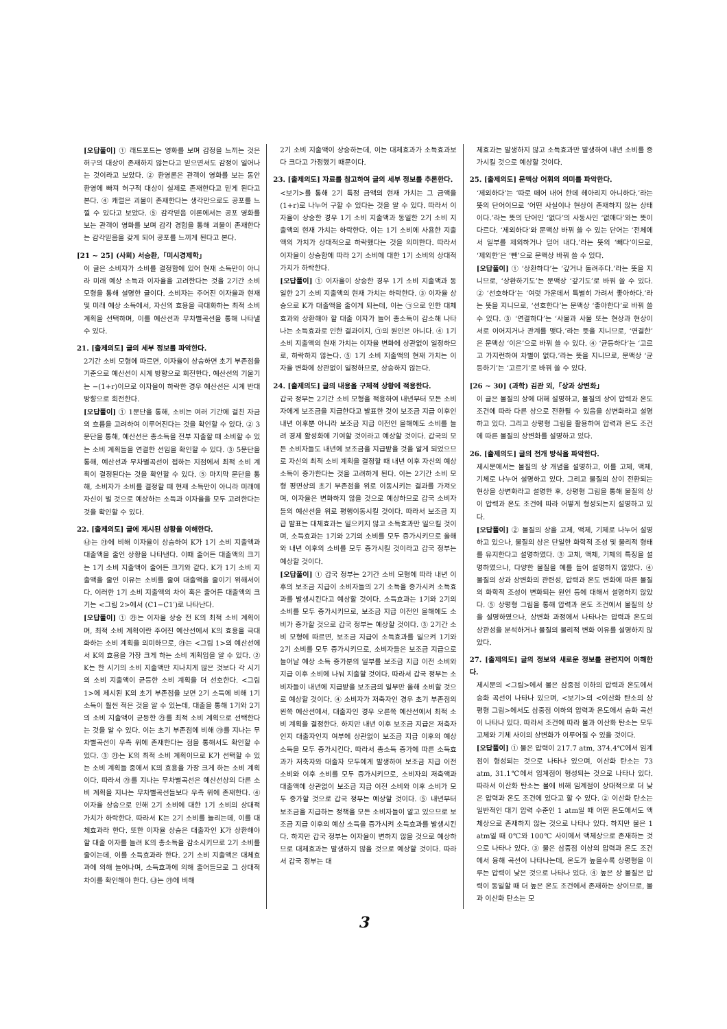[오답풀이] ① 래드포드는 영화를 보며 감정을 느끼는 것은 허구의 대상이 존재하지 않는다고 믿으면서도 감정이 일어나는 것이라고 보았다. ② 환영론은 관객이 영화를 보는 동안 환영에 빠져 허구적 대상이 실제로 존재한다고 믿게 된다고 본다. ④ 캐럴은 괴물이 존재한다는 생각만으로도 공포를 느낄 수 있다고 보았다. ⑤ 감각믿음 이론에서는 공포 영화를 보는 관객이 영화를 보며 감각 경험을 통해 괴물이 존재한다는 감각믿음을 갖게 되어 공포를 느끼게 된다고 본다.
[21 ~ 25] (사회) 서승환,「미시경제학」
이 글은 소비자가 소비를 결정함에 있어 현재 소득만이 아니라 미래 예상 소득과 이자율을 고려한다는 것을 2기간 소비 모형을 통해 설명한 글이다. 소비자는 주어진 이자율과 현재 및 미래 예상 소득에서, 자신의 효용을 극대화하는 최적 소비 계획을 선택하며, 이를 예산선과 무차별곡선을 통해 나타낼 수 있다.
21. [출제의도] 글의 세부 정보를 파악한다.
2기간 소비 모형에 따르면, 이자율이 상승하면 초기 부존점을 기준으로 예산선이 시계 방향으로 회전한다. 예산선의 기울기는 −(1+r)이므로 이자율이 하락한 경우 예산선은 시계 반대 방향으로 회전한다.
[오답풀이] ① 1문단을 통해, 소비는 여러 기간에 걸친 자금의 흐름을 고려하여 이루어진다는 것을 확인할 수 있다. ② 3문단을 통해, 예산선은 총소득을 전부 지출할 때 소비할 수 있는 소비 계획들을 연결한 선임을 확인할 수 있다. ③ 5문단을 통해, 예산선과 무차별곡선이 접하는 지점에서 최적 소비 계획이 결정된다는 것을 확인할 수 있다. ⑤ 마지막 문단을 통해, 소비자가 소비를 결정할 때 현재 소득만이 아니라 미래에 자신이 벌 것으로 예상하는 소득과 이자율을 모두 고려한다는 것을 확인할 수 있다.
22. [출제의도] 글에 제시된 상황을 이해한다.
㉯는 ㉮에 비해 이자율이 상승하여 K가 1기 소비 지출액과 대출액을 줄인 상황을 나타낸다. 이때 줄어든 대출액의 크기는 1기 소비 지출액이 줄어든 크기와 같다. K가 1기 소비 지출액을 줄인 이유는 소비를 줄여 대출액을 줄이기 위해서이다. 이러한 1기 소비 지출액의 차이 혹은 줄어든 대출액의 크기는 <그림 2>에서 (C1−C1′)로 나타난다.
[오답풀이] ① ㉮는 이자율 상승 전 K의 최적 소비 계획이며, 최적 소비 계획이란 주어진 예산선에서 K의 효용을 극대화하는 소비 계획을 의미하므로, ㉮는 <그림 1>의 예산선에서 K의 효용을 가장 크게 하는 소비 계획임을 알 수 있다. ② K는 한 시기의 소비 지출액만 지나치게 많은 것보다 각 시기의 소비 지출액이 균등한 소비 계획을 더 선호한다. <그림 1>에 제시된 K의 초기 부존점을 보면 2기 소득에 비해 1기 소득이 훨씬 적은 것을 알 수 있는데, 대출을 통해 1기와 2기의 소비 지출액이 균등한 ㉮를 최적 소비 계획으로 선택한다는 것을 알 수 있다. 이는 초기 부존점에 비해 ㉮를 지나는 무차별곡선이 우측 위에 존재한다는 점을 통해서도 확인할 수 있다. ③ ㉮는 K의 최적 소비 계획이므로 K가 선택할 수 있는 소비 계획들 중에서 K의 효용을 가장 크게 하는 소비 계획이다. 따라서 ㉮를 지나는 무차별곡선은 예산선상의 다른 소비 계획을 지나는 무차별곡선들보다 우측 위에 존재한다. ④ 이자율 상승으로 인해 2기 소비에 대한 1기 소비의 상대적 가치가 하락한다. 따라서 K는 2기 소비를 늘리는데, 이를 대체효과라 한다. 또한 이자율 상승은 대출자인 K가 상환해야 할 대출 이자를 늘려 K의 총소득을 감소시키므로 2기 소비를 줄이는데, 이를 소득효과라 한다. 2기 소비 지출액은 대체효과에 의해 늘어나며, 소득효과에 의해 줄어들므로 그 상대적 차이를 확인해야 한다. ㉯는 ㉮에 비해
2기 소비 지출액이 상승하는데, 이는 대체효과가 소득효과보다 크다고 가정했기 때문이다.
23. [출제의도] 자료를 참고하여 글의 세부 정보를 추론한다.
<보기>를 통해 2기 특정 금액의 현재 가치는 그 금액을 (1+r)로 나누어 구할 수 있다는 것을 알 수 있다. 따라서 이자율이 상승한 경우 1기 소비 지출액과 동일한 2기 소비 지출액의 현재 가치는 하락한다. 이는 1기 소비에 사용한 지출액의 가치가 상대적으로 하락했다는 것을 의미한다. 따라서 이자율이 상승함에 따라 2기 소비에 대한 1기 소비의 상대적 가치가 하락한다.
[오답풀이] ① 이자율이 상승한 경우 1기 소비 지출액과 동일한 2기 소비 지출액의 현재 가치는 하락한다. ③ 이자율 상승으로 K가 대출액을 줄이게 되는데, 이는 ㉠으로 인한 대체효과와 상환해야 할 대출 이자가 늘어 총소득이 감소해 나타나는 소득효과로 인한 결과이지, ㉠의 원인은 아니다. ④ 1기 소비 지출액의 현재 가치는 이자율 변화에 상관없이 일정하므로, 하락하지 않는다. ⑤ 1기 소비 지출액의 현재 가치는 이자율 변화에 상관없이 일정하므로, 상승하지 않는다.
24. [출제의도] 글의 내용을 구체적 상황에 적용한다.
갑국 정부는 2기간 소비 모형을 적용하여 내년부터 모든 소비자에게 보조금을 지급한다고 발표한 것이 보조금 지급 이후인 내년 이후뿐 아니라 보조금 지급 이전인 올해에도 소비를 늘려 경제 활성화에 기여할 것이라고 예상할 것이다. 갑국의 모든 소비자들도 내년에 보조금을 지급받을 것을 알게 되었으므로 자신의 최적 소비 계획을 결정할 때 내년 이후 자신의 예상 소득이 증가한다는 것을 고려하게 된다. 이는 2기간 소비 모형 평면상의 초기 부존점을 위로 이동시키는 결과를 가져오며, 이자율은 변화하지 않을 것으로 예상하므로 갑국 소비자들의 예산선을 위로 평행이동시킬 것이다. 따라서 보조금 지급 발표는 대체효과는 일으키지 않고 소득효과만 일으킬 것이며, 소득효과는 1기와 2기의 소비를 모두 증가시키므로 올해와 내년 이후의 소비를 모두 증가시킬 것이라고 갑국 정부는 예상할 것이다.
[오답풀이] ① 갑국 정부는 2기간 소비 모형에 따라 내년 이후의 보조금 지급이 소비자들의 2기 소득을 증가시켜 소득효과를 발생시킨다고 예상할 것이다. 소득효과는 1기와 2기의 소비를 모두 증가시키므로, 보조금 지급 이전인 올해에도 소비가 증가할 것으로 갑국 정부는 예상할 것이다. ③ 2기간 소비 모형에 따르면, 보조금 지급이 소득효과를 일으켜 1기와 2기 소비를 모두 증가시키므로, 소비자들은 보조금 지급으로 늘어날 예상 소득 증가분의 일부를 보조금 지급 이전 소비와 지급 이후 소비에 나눠 지출할 것이다. 따라서 갑국 정부는 소비자들이 내년에 지급받을 보조금의 일부만 올해 소비할 것으로 예상할 것이다. ④ 소비자가 저축자인 경우 초기 부존점의 왼쪽 예산선에서, 대출자인 경우 오른쪽 예산선에서 최적 소비 계획을 결정한다. 하지만 내년 이후 보조금 지급은 저축자인지 대출자인지 여부에 상관없이 보조금 지급 이후의 예상 소득을 모두 증가시킨다. 따라서 총소득 증가에 따른 소득효과가 저축자와 대출자 모두에게 발생하여 보조금 지급 이전 소비와 이후 소비를 모두 증가시키므로, 소비자의 저축액과 대출액에 상관없이 보조금 지급 이전 소비와 이후 소비가 모두 증가할 것으로 갑국 정부는 예상할 것이다. ⑤ 내년부터 보조금을 지급하는 정책을 모든 소비자들이 알고 있으므로 보조금 지급 이후의 예상 소득을 증가시켜 소득효과를 발생시킨다. 하지만 갑국 정부는 이자율이 변하지 않을 것으로 예상하므로 대체효과는 발생하지 않을 것으로 예상할 것이다. 따라서 갑국 정부는 대
체효과는 발생하지 않고 소득효과만 발생하여 내년 소비를 증가시킬 것으로 예상할 것이다.
25. [출제의도] 문맥상 어휘의 의미를 파악한다.
‘제외하다’는 ‘따로 떼어 내어 한데 헤아리지 아니하다.’라는 뜻의 단어이므로 ‘어떤 사실이나 현상이 존재하지 않는 상태이다.’라는 뜻의 단어인 ‘없다’의 사동사인 ‘없애다’와는 뜻이 다르다. ‘제외하다’와 문맥상 바꿔 쓸 수 있는 단어는 ‘전체에서 일부를 제외하거나 덜어 내다.’라는 뜻의 ‘빼다’이므로, ‘제외한’은 ‘뺀’으로 문맥상 바꿔 쓸 수 있다.
[오답풀이] ① ‘상환하다’는 ‘갚거나 돌려주다.’라는 뜻을 지니므로, ‘상환하기도’는 문맥상 ‘갚기도’로 바꿔 쓸 수 있다. ② ‘선호하다’는 ‘여럿 가운데서 특별히 가려서 좋아하다.’라는 뜻을 지니므로, ‘선호한다’는 문맥상 ‘좋아한다’로 바꿔 쓸 수 있다. ③ ‘연결하다’는 ‘사물과 사물 또는 현상과 현상이 서로 이어지거나 관계를 맺다.’라는 뜻을 지니므로, ‘연결한’은 문맥상 ‘이은’으로 바꿔 쓸 수 있다. ④ ‘균등하다’는 ‘고르고 가지런하여 차별이 없다.’라는 뜻을 지니므로, 문맥상 ‘균등하기’는 ‘고르기’로 바꿔 쓸 수 있다.
[26 ~ 30] (과학) 김관 외,「상과 상변화」
이 글은 물질의 상에 대해 설명하고, 물질의 상이 압력과 온도 조건에 따라 다른 상으로 전환될 수 있음을 상변화라고 설명하고 있다. 그리고 상평형 그림을 활용하여 압력과 온도 조건에 따른 물질의 상변화를 설명하고 있다.
26. [출제의도] 글의 전개 방식을 파악한다.
제시문에서는 물질의 상 개념을 설명하고, 이를 고체, 액체, 기체로 나누어 설명하고 있다. 그리고 물질의 상이 전환되는 현상을 상변화라고 설명한 후, 상평형 그림을 통해 물질의 상이 압력과 온도 조건에 따라 어떻게 형성되는지 설명하고 있다.
[오답풀이] ② 물질의 상을 고체, 액체, 기체로 나누어 설명하고 있으나, 물질의 상은 단일한 화학적 조성 및 물리적 형태를 유지한다고 설명하였다. ③ 고체, 액체, 기체의 특징을 설명하였으나, 다양한 물질을 예를 들어 설명하지 않았다. ④ 물질의 상과 상변화의 관련성, 압력과 온도 변화에 따른 물질의 화학적 조성이 변화되는 원인 등에 대해서 설명하지 않았다. ⑤ 상평형 그림을 통해 압력과 온도 조건에서 물질의 상을 설명하였으나, 상변화 과정에서 나타나는 압력과 온도의 상관성을 분석하거나 물질의 물리적 변화 이유를 설명하지 않았다.
27. [출제의도] 글의 정보와 새로운 정보를 관련지어 이해한다.
제시문의 <그림>에서 물은 삼중점 이하의 압력과 온도에서 승화 곡선이 나타나 있으며, <보기>의 <이산화 탄소의 상평형 그림>에서도 삼중점 이하의 압력과 온도에서 승화 곡선이 나타나 있다. 따라서 조건에 따라 물과 이산화 탄소는 모두 고체와 기체 사이의 상변화가 이루어질 수 있을 것이다.
[오답풀이] ① 물은 압력이 217.7 atm, 374.4℃에서 임계점이 형성되는 것으로 나타나 있으며, 이산화 탄소는 73 atm, 31.1℃에서 임계점이 형성되는 것으로 나타나 있다. 따라서 이산화 탄소는 물에 비해 임계점이 상대적으로 더 낮은 압력과 온도 조건에 있다고 할 수 있다. ② 이산화 탄소는 일반적인 대기 압력 수준인 1 atm일 때 어떤 온도에서도 액체상으로 존재하지 않는 것으로 나타나 있다. 하지만 물은 1 atm일 때 0℃와 100℃ 사이에서 액체상으로 존재하는 것으로 나타나 있다. ③ 물은 삼중점 이상의 압력과 온도 조건에서 융해 곡선이 나타나는데, 온도가 높을수록 상평형을 이루는 압력이 낮은 것으로 나타나 있다. ④ 높은 상 물질은 압력이 동일할 때 더 높은 온도 조건에서 존재하는 상이므로, 물과 이산화 탄소는 모
3